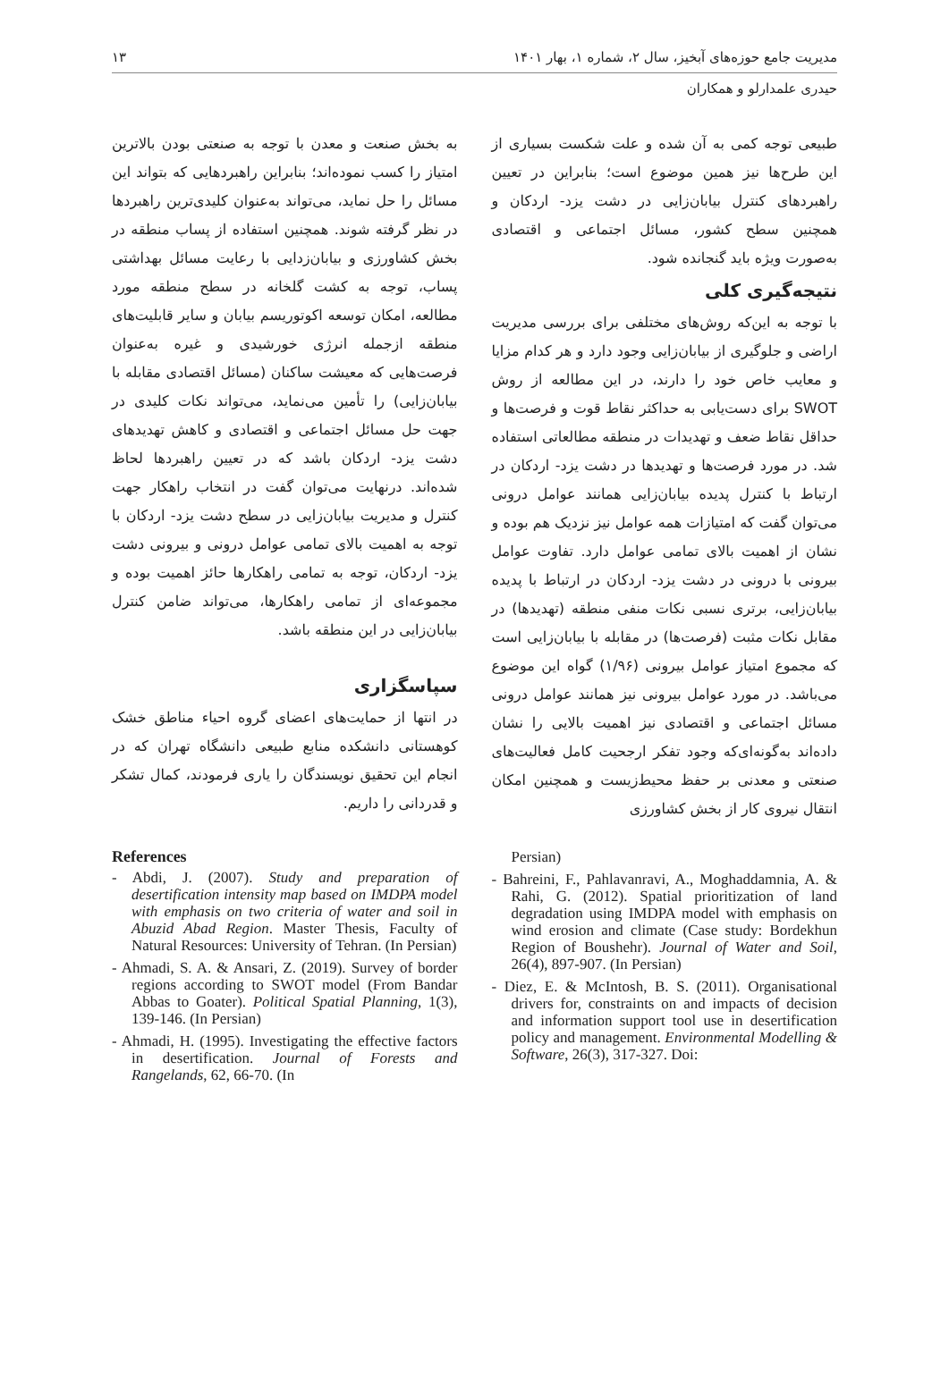مدیریت جامع حوزه‌های آبخیز، سال ۲، شماره ۱، بهار ۱۴۰۱ ۱۳
حیدری علمدارلو و همکاران
طبیعی توجه کمی به آن شده و علت شکست بسیاری از این طرح‌ها نیز همین موضوع است؛ بنابراین در تعیین راهبردهای کنترل بیابان‌زایی در دشت یزد- اردکان و همچنین سطح کشور، مسائل اجتماعی و اقتصادی به‌صورت ویژه باید گنجانده شود.
نتیجه‌گیری کلی
با توجه به این‌که روش‌های مختلفی برای بررسی مدیریت اراضی و جلوگیری از بیابان‌زایی وجود دارد و هر کدام مزایا و معایب خاص خود را دارند، در این مطالعه از روش SWOT برای دست‌یابی به حداکثر نقاط قوت و فرصت‌ها و حداقل نقاط ضعف و تهدیدات در منطقه مطالعاتی استفاده شد. در مورد فرصت‌ها و تهدیدها در دشت یزد- اردکان در ارتباط با کنترل پدیده بیابان‌زایی همانند عوامل درونی می‌توان گفت که امتیازات همه عوامل نیز نزدیک هم بوده و نشان از اهمیت بالای تمامی عوامل دارد. تفاوت عوامل بیرونی با درونی در دشت یزد- اردکان در ارتباط با پدیده بیابان‌زایی، برتری نسبی نکات منفی منطقه (تهدیدها) در مقابل نکات مثبت (فرصت‌ها) در مقابله با بیابان‌زایی است که مجموع امتیاز عوامل بیرونی (۱/۹۶) گواه این موضوع می‌باشد. در مورد عوامل بیرونی نیز همانند عوامل درونی مسائل اجتماعی و اقتصادی نیز اهمیت بالایی را نشان داده‌اند به‌گونه‌ای‌که وجود تفکر ارجحیت کامل فعالیت‌های صنعتی و معدنی بر حفظ محیط‌زیست و همچنین امکان انتقال نیروی کار از بخش کشاورزی
به بخش صنعت و معدن با توجه به صنعتی بودن بالاترین امتیاز را کسب نموده‌اند؛ بنابراین راهبردهایی که بتواند این مسائل را حل نماید، می‌تواند به‌عنوان کلیدی‌ترین راهبردها در نظر گرفته شوند. همچنین استفاده از پساب منطقه در بخش کشاورزی و بیابان‌زدایی با رعایت مسائل بهداشتی پساب، توجه به کشت گلخانه در سطح منطقه مورد مطالعه، امکان توسعه اکوتوریسم بیابان و سایر قابلیت‌های منطقه ازجمله انرژی خورشیدی و غیره به‌عنوان فرصت‌هایی که معیشت ساکنان (مسائل اقتصادی مقابله با بیابان‌زایی) را تأمین می‌نماید، می‌تواند نکات کلیدی در جهت حل مسائل اجتماعی و اقتصادی و کاهش تهدیدهای دشت یزد- اردکان باشد که در تعیین راهبردها لحاظ شده‌اند. درنهایت می‌توان گفت در انتخاب راهکار جهت کنترل و مدیریت بیابان‌زایی در سطح دشت یزد- اردکان با توجه به اهمیت بالای تمامی عوامل درونی و بیرونی دشت یزد- اردکان، توجه به تمامی راهکارها حائز اهمیت بوده و مجموعه‌ای از تمامی راهکارها، می‌تواند ضامن کنترل بیابان‌زایی در این منطقه باشد.
سپاسگزاری
در انتها از حمایت‌های اعضای گروه احیاء مناطق خشک کوهستانی دانشکده منابع طبیعی دانشگاه تهران که در انجام این تحقیق نویسندگان را یاری فرمودند، کمال تشکر و قدردانی را داریم.
References
- Abdi, J. (2007). Study and preparation of desertification intensity map based on IMDPA model with emphasis on two criteria of water and soil in Abuzid Abad Region. Master Thesis, Faculty of Natural Resources: University of Tehran. (In Persian)
- Ahmadi, S. A. & Ansari, Z. (2019). Survey of border regions according to SWOT model (From Bandar Abbas to Goater). Political Spatial Planning, 1(3), 139-146. (In Persian)
- Ahmadi, H. (1995). Investigating the effective factors in desertification. Journal of Forests and Rangelands, 62, 66-70. (In
Persian)
- Bahreini, F., Pahlavanravi, A., Moghaddamnia, A. & Rahi, G. (2012). Spatial prioritization of land degradation using IMDPA model with emphasis on wind erosion and climate (Case study: Bordekhun Region of Boushehr). Journal of Water and Soil, 26(4), 897-907. (In Persian)
- Diez, E. & McIntosh, B. S. (2011). Organisational drivers for, constraints on and impacts of decision and information support tool use in desertification policy and management. Environmental Modelling & Software, 26(3), 317-327. Doi: